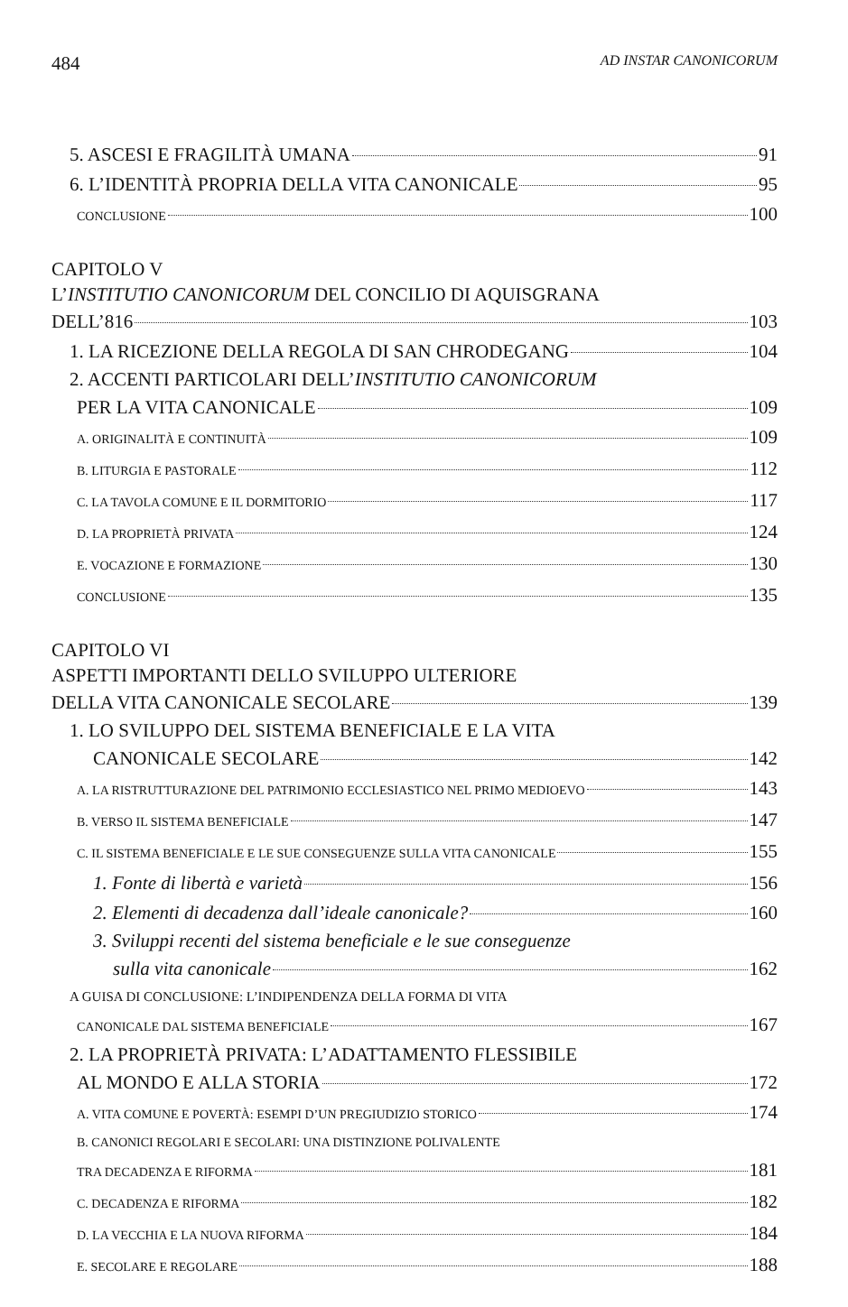484 AD INSTAR CANONICORUM
5. ASCESI E FRAGILITÀ UMANA 91
6. L’IDENTITÀ PROPRIA DELLA VITA CANONICALE 95
CONCLUSIONE 100
CAPITOLO V
L’INSTITUTIO CANONICORUM DEL CONCILIO DI AQUISGRANA
DELL’816 103
1. LA RICEZIONE DELLA REGOLA DI SAN CHRODEGANG 104
2. ACCENTI PARTICOLARI DELL’INSTITUTIO CANONICORUM
PER LA VITA CANONICALE 109
A. ORIGINALITÀ E CONTINUITÀ 109
B. LITURGIA E PASTORALE 112
C. LA TAVOLA COMUNE E IL DORMITORIO 117
D. LA PROPRIETÀ PRIVATA 124
E. VOCAZIONE E FORMAZIONE 130
CONCLUSIONE 135
CAPITOLO VI
ASPETTI IMPORTANTI DELLO SVILUPPO ULTERIORE
DELLA VITA CANONICALE SECOLARE 139
1. LO SVILUPPO DEL SISTEMA BENEFICIALE E LA VITA
CANONICALE SECOLARE 142
A. LA RISTRUTTURAZIONE DEL PATRIMONIO ECCLESIASTICO NEL PRIMO MEDIOEVO 143
B. VERSO IL SISTEMA BENEFICIALE 147
C. IL SISTEMA BENEFICIALE E LE SUE CONSEGUENZE SULLA VITA CANONICALE 155
1. Fonte di libertà e varietà 156
2. Elementi di decadenza dall’ideale canonicale? 160
3. Sviluppi recenti del sistema beneficiale e le sue conseguenze
sulla vita canonicale 162
A GUISA DI CONCLUSIONE: L’INDIPENDENZA DELLA FORMA DI VITA
CANONICALE DAL SISTEMA BENEFICIALE 167
2. LA PROPRIETÀ PRIVATA: L’ADATTAMENTO FLESSIBILE
AL MONDO E ALLA STORIA 172
A. VITA COMUNE E POVERTÀ: ESEMPI D’UN PREGIUDIZIO STORICO 174
B. CANONICI REGOLARI E SECOLARI: UNA DISTINZIONE POLIVALENTE
TRA DECADENZA E RIFORMA 181
C. DECADENZA E RIFORMA 182
D. LA VECCHIA E LA NUOVA RIFORMA 184
E. SECOLARE E REGOLARE 188